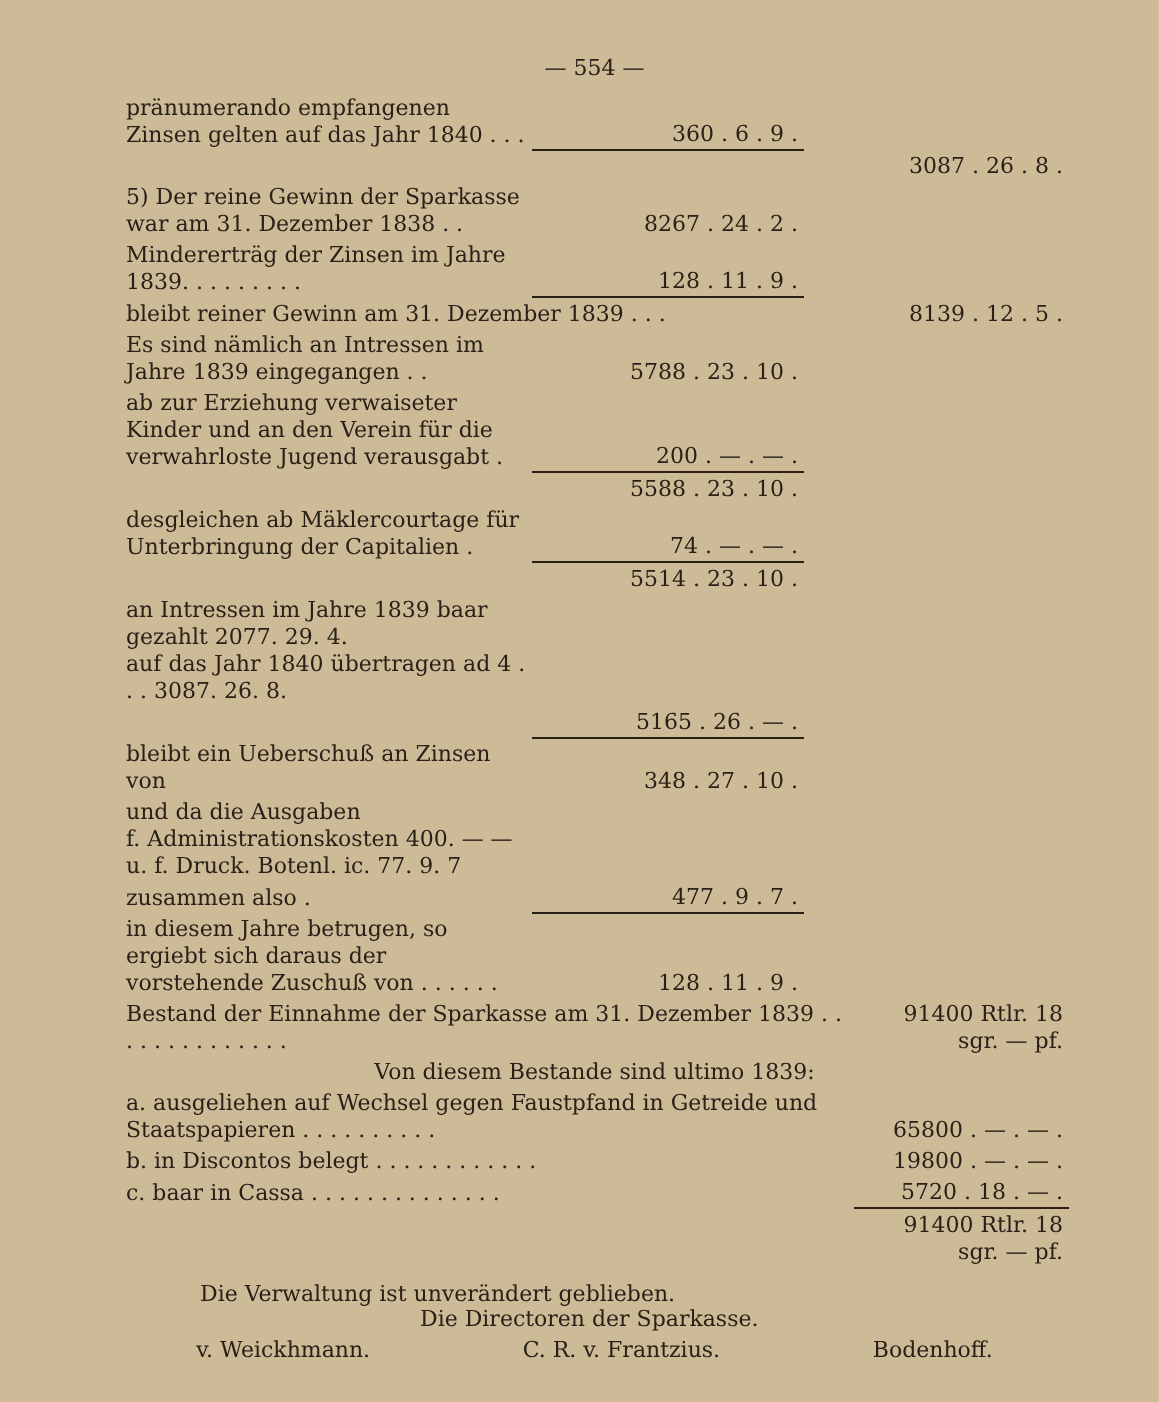— 554 —
| pränumerando empfangenen Zinsen gelten auf das Jahr 1840 . . . | 360 . 6 . 9 . | |
| | | 3087 . 26 . 8 . |
| 5) Der reine Gewinn der Sparkasse war am 31. Dezember 1838 . . | 8267 . 24 . 2 . | |
| Mindererträg der Zinsen im Jahre 1839. . . . . . . . . | 128 . 11 . 9 . | |
| bleibt reiner Gewinn am 31. Dezember 1839 . . . | | 8139 . 12 . 5 . |
| Es sind nämlich an Intressen im Jahre 1839 eingegangen . . | 5788 . 23 . 10 . | |
| ab zur Erziehung verwaiseter Kinder und an den Verein für die verwahrloste Jugend verausgabt . | 200 . — . — . | |
| | 5588 . 23 . 10 . | |
| desgleichen ab Mäklercourtage für Unterbringung der Capitalien . | 74 . — . — . | |
| | 5514 . 23 . 10 . | |
| an Intressen im Jahre 1839 baar gezahlt 2077. 29. 4. auf das Jahr 1840 übertragen ad 4 . . . 3087. 26. 8. | | |
| | 5165 . 26 . — . | |
| bleibt ein Ueberschuß an Zinsen von | 348 . 27 . 10 . | |
| und da die Ausgaben f. Administrationskosten 400. — — u. f. Druck. Botenl. ic. 77. 9. 7 | | |
| zusammen also . | 477 . 9 . 7 . | |
| in diesem Jahre betrugen, so ergiebt sich daraus der vorstehende Zuschuß von . . . . . . | 128 . 11 . 9 . | |
| Bestand der Einnahme der Sparkasse am 31. Dezember 1839 . . . . . . . . . . . . . . | 91400 Rtlr. 18 sgr. — pf. |
| Von diesem Bestande sind ultimo 1839: | |
| a. ausgeliehen auf Wechsel gegen Faustpfand in Getreide und Staatspapieren . . . . . . . . . . | 65800 . — . — . |
| b. in Discontos belegt . . . . . . . . . . . . | 19800 . — . — . |
| c. baar in Cassa . . . . . . . . . . . . . . | 5720 . 18 . — . |
| | 91400 Rtlr. 18 sgr. — pf. |
Die Verwaltung ist unverändert geblieben.
Die Directoren der Sparkasse.
v. Weickhmann. C. R. v. Frantzius. Bodenhoff.